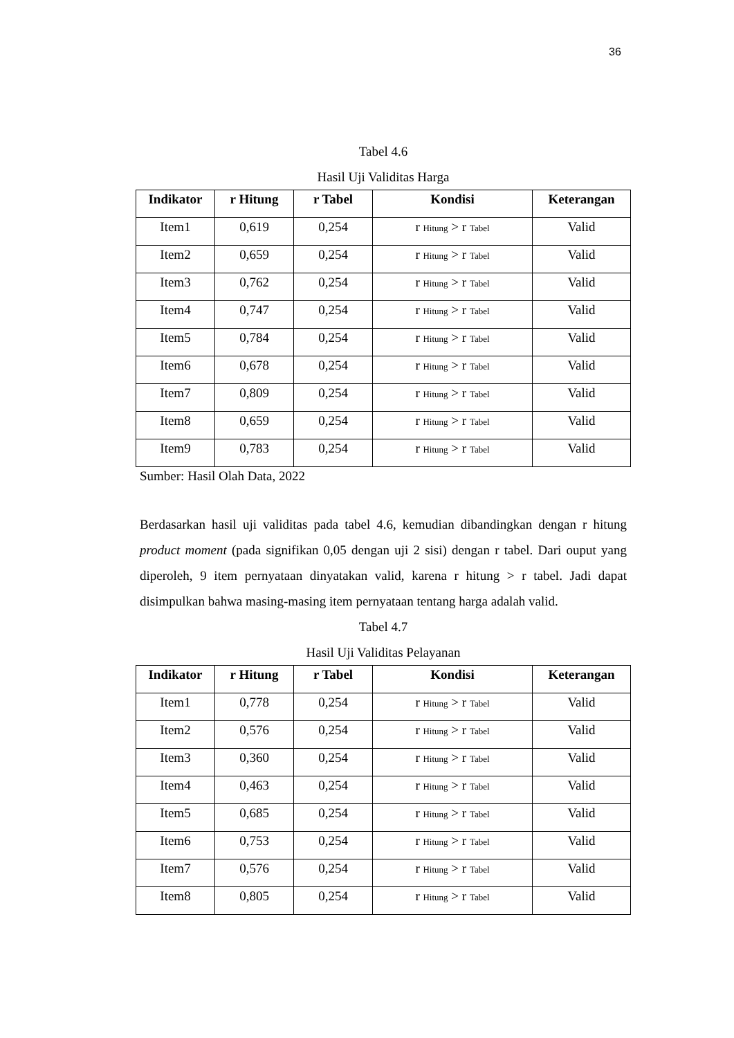36
Tabel 4.6
Hasil Uji Validitas Harga
| Indikator | r Hitung | r Tabel | Kondisi | Keterangan |
| --- | --- | --- | --- | --- |
| Item1 | 0,619 | 0,254 | r Hitung > r Tabel | Valid |
| Item2 | 0,659 | 0,254 | r Hitung > r Tabel | Valid |
| Item3 | 0,762 | 0,254 | r Hitung > r Tabel | Valid |
| Item4 | 0,747 | 0,254 | r Hitung > r Tabel | Valid |
| Item5 | 0,784 | 0,254 | r Hitung > r Tabel | Valid |
| Item6 | 0,678 | 0,254 | r Hitung > r Tabel | Valid |
| Item7 | 0,809 | 0,254 | r Hitung > r Tabel | Valid |
| Item8 | 0,659 | 0,254 | r Hitung > r Tabel | Valid |
| Item9 | 0,783 | 0,254 | r Hitung > r Tabel | Valid |
Sumber: Hasil Olah Data, 2022
Berdasarkan hasil uji validitas pada tabel 4.6, kemudian dibandingkan dengan r hitung product moment (pada signifikan 0,05 dengan uji 2 sisi) dengan r tabel. Dari ouput yang diperoleh, 9 item pernyataan dinyatakan valid, karena r hitung > r tabel. Jadi dapat disimpulkan bahwa masing-masing item pernyataan tentang harga adalah valid.
Tabel 4.7
Hasil Uji Validitas Pelayanan
| Indikator | r Hitung | r Tabel | Kondisi | Keterangan |
| --- | --- | --- | --- | --- |
| Item1 | 0,778 | 0,254 | r Hitung > r Tabel | Valid |
| Item2 | 0,576 | 0,254 | r Hitung > r Tabel | Valid |
| Item3 | 0,360 | 0,254 | r Hitung > r Tabel | Valid |
| Item4 | 0,463 | 0,254 | r Hitung > r Tabel | Valid |
| Item5 | 0,685 | 0,254 | r Hitung > r Tabel | Valid |
| Item6 | 0,753 | 0,254 | r Hitung > r Tabel | Valid |
| Item7 | 0,576 | 0,254 | r Hitung > r Tabel | Valid |
| Item8 | 0,805 | 0,254 | r Hitung > r Tabel | Valid |